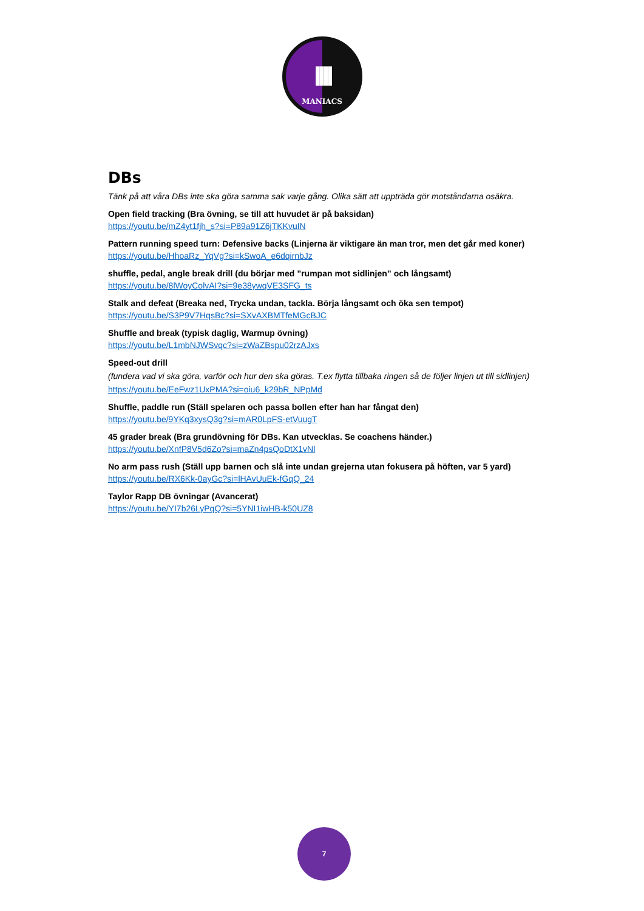IIII
MANIACS
DBs
Tänk på att våra DBs inte ska göra samma sak varje gång. Olika sätt att uppträda gör motståndarna osäkra.
Open field tracking (Bra övning, se till att huvudet är på baksidan)
https://youtu.be/mZ4yt1fjh_s?si=P89a91Z6jTKKvuIN
Pattern running speed turn: Defensive backs (Linjerna är viktigare än man tror, men det går med koner)
https://youtu.be/HhoaRz_YqVg?si=kSwoA_e6dqirnbJz
shuffle, pedal, angle break drill (du börjar med ”rumpan mot sidlinjen” och långsamt)
https://youtu.be/8lWoyColvAI?si=9e38ywqVE3SFG_ts
Stalk and defeat (Breaka ned, Trycka undan, tackla. Börja långsamt och öka sen tempot)
https://youtu.be/S3P9V7HqsBc?si=SXvAXBMTfeMGcBJC
Shuffle and break (typisk daglig, Warmup övning)
https://youtu.be/L1mbNJWSvqc?si=zWaZBspu02rzAJxs
Speed-out drill
(fundera vad vi ska göra, varför och hur den ska göras. T.ex flytta tillbaka ringen så de följer linjen ut till sidlinjen)
https://youtu.be/EeFwz1UxPMA?si=oiu6_k29bR_NPpMd
Shuffle, paddle run (Ställ spelaren och passa bollen efter han har fångat den)
https://youtu.be/9YKq3xysQ3g?si=mAR0LpFS-etVuugT
45 grader break (Bra grundövning för DBs. Kan utvecklas. Se coachens händer.)
https://youtu.be/XnfP8V5d6Zo?si=maZn4psQoDtX1vNl
No arm pass rush (Ställ upp barnen och slå inte undan grejerna utan fokusera på höften, var 5 yard)
https://youtu.be/RX6Kk-0ayGc?si=lHAvUuEk-fGqQ_24
Taylor Rapp DB övningar (Avancerat)
https://youtu.be/YI7b26LyPqQ?si=5YNI1iwHB-k50UZ8
7